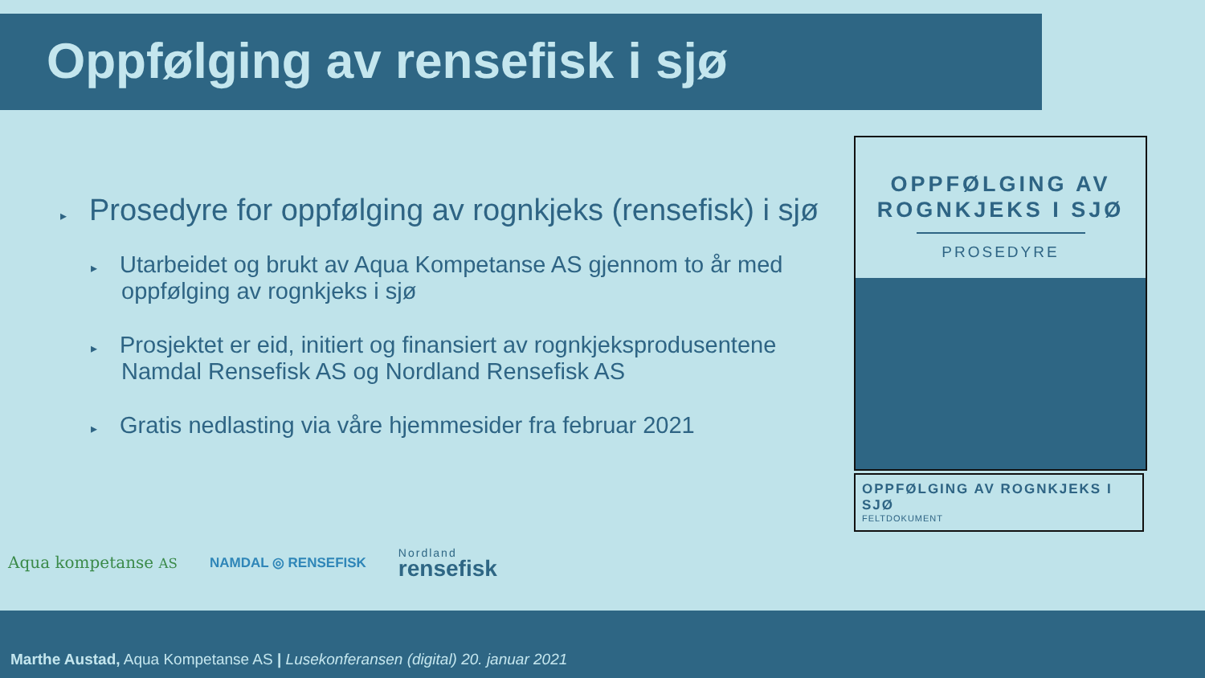Oppfølging av rensefisk i sjø
▸ Prosedyre for oppfølging av rognkjeks (rensefisk) i sjø
▸ Utarbeidet og brukt av Aqua Kompetanse AS gjennom to år med oppfølging av rognkjeks i sjø
▸ Prosjektet er eid, initiert og finansiert av rognkjeksprodusentene Namdal Rensefisk AS og Nordland Rensefisk AS
▸ Gratis nedlasting via våre hjemmesider fra februar 2021
OPPFØLGING AV
ROGNKJEKS I SJØ
PROSEDYRE
OPPFØLGING AV ROGNKJEKS I SJØ
FELTDOKUMENT
Aqua kompetanse AS NAMDAL ◎ RENSEFISK
Nordland
rensefisk
Marthe Austad, Aqua Kompetanse AS | Lusekonferansen (digital) 20. januar 2021